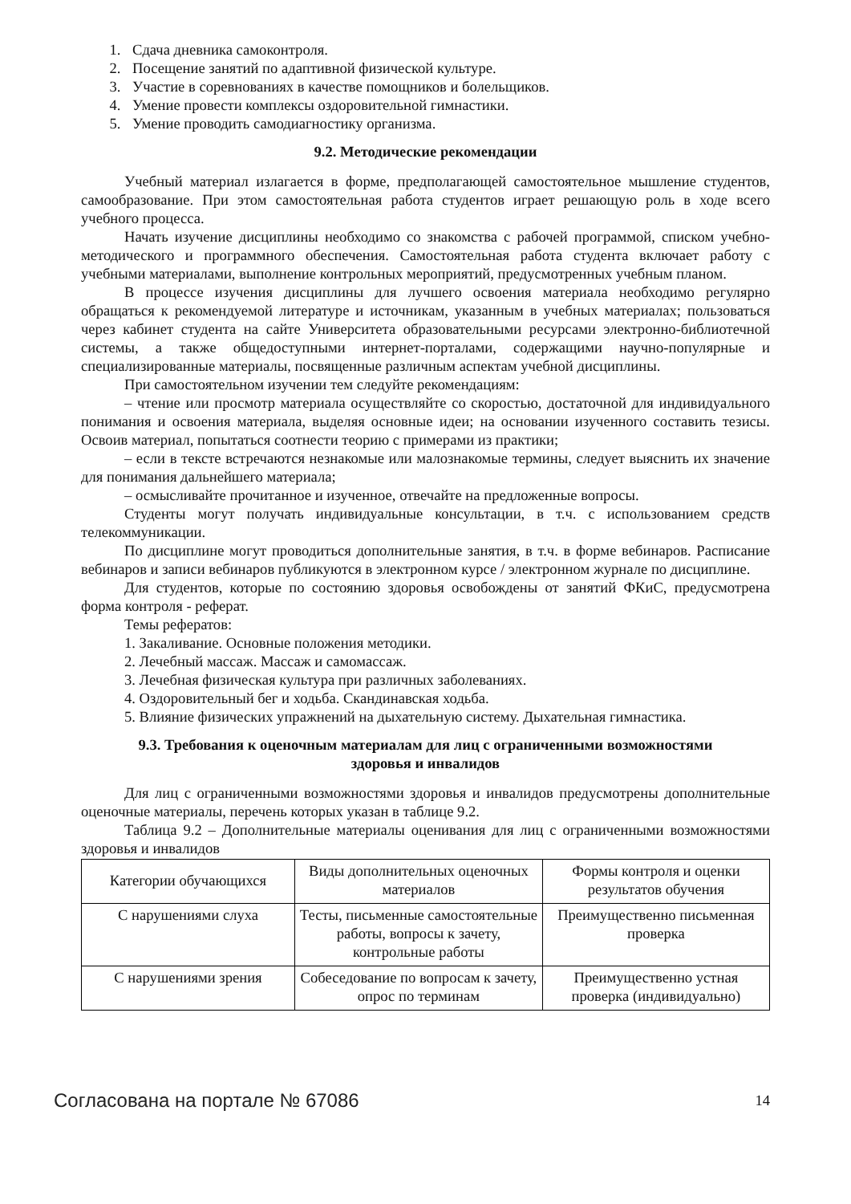1. Сдача дневника самоконтроля.
2. Посещение занятий по адаптивной физической культуре.
3. Участие в соревнованиях в качестве помощников и болельщиков.
4. Умение провести комплексы оздоровительной гимнастики.
5. Умение проводить самодиагностику организма.
9.2. Методические рекомендации
Учебный материал излагается в форме, предполагающей самостоятельное мышление студентов, самообразование. При этом самостоятельная работа студентов играет решающую роль в ходе всего учебного процесса.
Начать изучение дисциплины необходимо со знакомства с рабочей программой, списком учебно-методического и программного обеспечения. Самостоятельная работа студента включает работу с учебными материалами, выполнение контрольных мероприятий, предусмотренных учебным планом.
В процессе изучения дисциплины для лучшего освоения материала необходимо регулярно обращаться к рекомендуемой литературе и источникам, указанным в учебных материалах; пользоваться через кабинет студента на сайте Университета образовательными ресурсами электронно-библиотечной системы, а также общедоступными интернет-порталами, содержащими научно-популярные и специализированные материалы, посвященные различным аспектам учебной дисциплины.
При самостоятельном изучении тем следуйте рекомендациям:
– чтение или просмотр материала осуществляйте со скоростью, достаточной для индивидуального понимания и освоения материала, выделяя основные идеи; на основании изученного составить тезисы. Освоив материал, попытаться соотнести теорию с примерами из практики;
– если в тексте встречаются незнакомые или малознакомые термины, следует выяснить их значение для понимания дальнейшего материала;
– осмысливайте прочитанное и изученное, отвечайте на предложенные вопросы.
Студенты могут получать индивидуальные консультации, в т.ч. с использованием средств телекоммуникации.
По дисциплине могут проводиться дополнительные занятия, в т.ч. в форме вебинаров. Расписание вебинаров и записи вебинаров публикуются в электронном курсе / электронном журнале по дисциплине.
Для студентов, которые по состоянию здоровья освобождены от занятий ФКиС, предусмотрена форма контроля - реферат.
Темы рефератов:
1. Закаливание. Основные положения методики.
2. Лечебный массаж. Массаж и самомассаж.
3. Лечебная физическая культура при различных заболеваниях.
4. Оздоровительный бег и ходьба. Скандинавская ходьба.
5. Влияние физических упражнений на дыхательную систему. Дыхательная гимнастика.
9.3. Требования к оценочным материалам для лиц с ограниченными возможностями
здоровья и инвалидов
Для лиц с ограниченными возможностями здоровья и инвалидов предусмотрены дополнительные оценочные материалы, перечень которых указан в таблице 9.2.
Таблица 9.2 – Дополнительные материалы оценивания для лиц с ограниченными возможностями здоровья и инвалидов
| Категории обучающихся | Виды дополнительных оценочных материалов | Формы контроля и оценки результатов обучения |
| С нарушениями слуха | Тесты, письменные самостоятельные работы, вопросы к зачету, контрольные работы | Преимущественно письменная проверка |
| С нарушениями зрения | Собеседование по вопросам к зачету, опрос по терминам | Преимущественно устная проверка (индивидуально) |
Согласована на портале № 67086 14